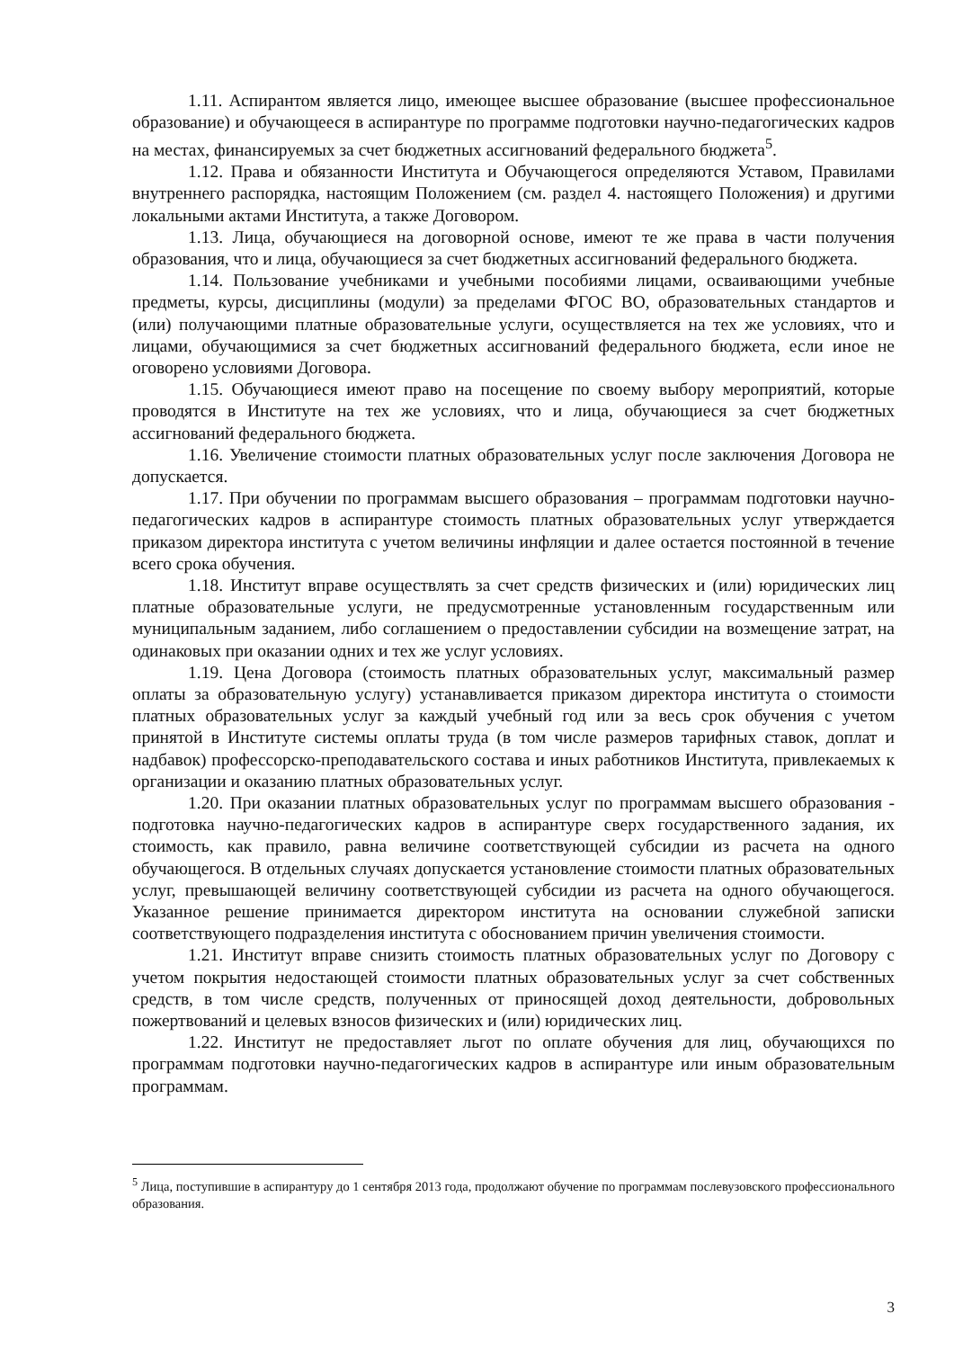1.11. Аспирантом является лицо, имеющее высшее образование (высшее профессиональное образование) и обучающееся в аспирантуре по программе подготовки научно-педагогических кадров на местах, финансируемых за счет бюджетных ассигнований федерального бюджета<sup>5</sup>.
1.12. Права и обязанности Института и Обучающегося определяются Уставом, Правилами внутреннего распорядка, настоящим Положением (см. раздел 4. настоящего Положения) и другими локальными актами Института, а также Договором.
1.13. Лица, обучающиеся на договорной основе, имеют те же права в части получения образования, что и лица, обучающиеся за счет бюджетных ассигнований федерального бюджета.
1.14. Пользование учебниками и учебными пособиями лицами, осваивающими учебные предметы, курсы, дисциплины (модули) за пределами ФГОС ВО, образовательных стандартов и (или) получающими платные образовательные услуги, осуществляется на тех же условиях, что и лицами, обучающимися за счет бюджетных ассигнований федерального бюджета, если иное не оговорено условиями Договора.
1.15. Обучающиеся имеют право на посещение по своему выбору мероприятий, которые проводятся в Институте на тех же условиях, что и лица, обучающиеся за счет бюджетных ассигнований федерального бюджета.
1.16. Увеличение стоимости платных образовательных услуг после заключения Договора не допускается.
1.17. При обучении по программам высшего образования – программам подготовки научно-педагогических кадров в аспирантуре стоимость платных образовательных услуг утверждается приказом директора института с учетом величины инфляции и далее остается постоянной в течение всего срока обучения.
1.18. Институт вправе осуществлять за счет средств физических и (или) юридических лиц платные образовательные услуги, не предусмотренные установленным государственным или муниципальным заданием, либо соглашением о предоставлении субсидии на возмещение затрат, на одинаковых при оказании одних и тех же услуг условиях.
1.19. Цена Договора (стоимость платных образовательных услуг, максимальный размер оплаты за образовательную услугу) устанавливается приказом директора института о стоимости платных образовательных услуг за каждый учебный год или за весь срок обучения с учетом принятой в Институте системы оплаты труда (в том числе размеров тарифных ставок, доплат и надбавок) профессорско-преподавательского состава и иных работников Института, привлекаемых к организации и оказанию платных образовательных услуг.
1.20. При оказании платных образовательных услуг по программам высшего образования - подготовка научно-педагогических кадров в аспирантуре сверх государственного задания, их стоимость, как правило, равна величине соответствующей субсидии из расчета на одного обучающегося. В отдельных случаях допускается установление стоимости платных образовательных услуг, превышающей величину соответствующей субсидии из расчета на одного обучающегося. Указанное решение принимается директором института на основании служебной записки соответствующего подразделения института с обоснованием причин увеличения стоимости.
1.21. Институт вправе снизить стоимость платных образовательных услуг по Договору с учетом покрытия недостающей стоимости платных образовательных услуг за счет собственных средств, в том числе средств, полученных от приносящей доход деятельности, добровольных пожертвований и целевых взносов физических и (или) юридических лиц.
1.22. Институт не предоставляет льгот по оплате обучения для лиц, обучающихся по программам подготовки научно-педагогических кадров в аспирантуре или иным образовательным программам.
<sup>5</sup> Лица, поступившие в аспирантуру до 1 сентября 2013 года, продолжают обучение по программам послевузовского профессионального образования.
3